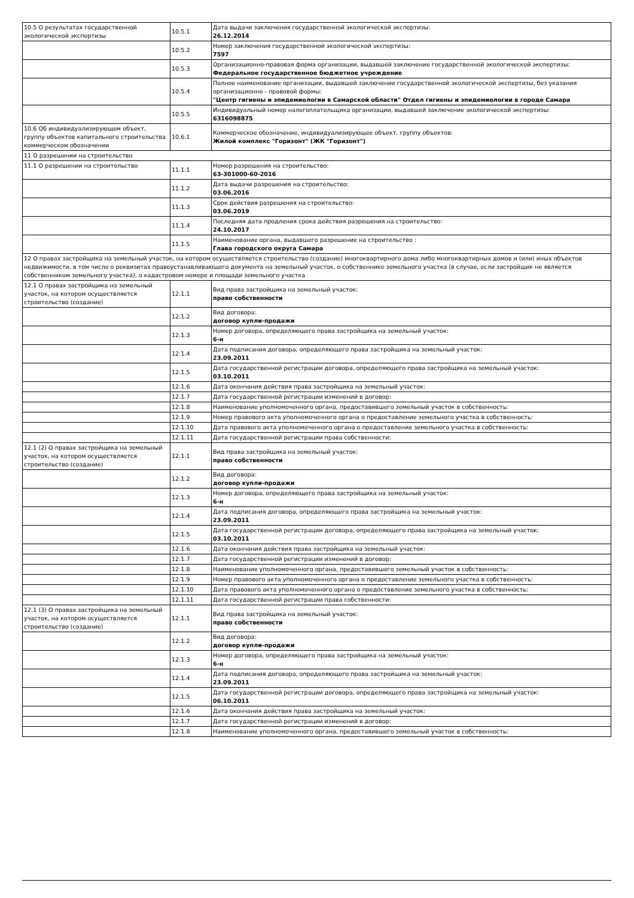| 10.5 О результатах государственной экологической экспертизы | 10.5.1 | Дата выдачи заключения государственной экологической экспертизы: 26.12.2014 |
| | 10.5.2 | Номер заключения государственной экологической экспертизы: 7597 |
| | 10.5.3 | Организационно-правовая форма организации, выдавшей заключение государственной экологической экспертизы: Федеральное государственное бюджетное учреждение |
| | 10.5.4 | Полное наименование организации, выдавшей заключение государственной экологической экспертизы, без указания организационно - правовой формы: "Центр гигиены и эпидемиологии в Самарской области" Отдел гигиены и эпидемиологии в городе Самара |
| | 10.5.5 | Индивидуальный номер налогоплательщика организации, выдавшей заключение экологической экспертизы: 6316098875 |
| 10.6 Об индивидуализирующем объект, группу объектов капитального строительства коммерческом обозначении | 10.6.1 | Коммерческое обозначение, индивидуализирующее объект, группу объектов: Жилой комплекс "Горизонт" (ЖК "Горизонт") |
| 11 О разрешении на строительство | | |
| 11.1 О разрешении на строительство | 11.1.1 | Номер разрешения на строительство: 63-301000-60-2016 |
| | 11.1.2 | Дата выдачи разрешения на строительство: 03.06.2016 |
| | 11.1.3 | Срок действия разрешения на строительство: 03.06.2019 |
| | 11.1.4 | Последняя дата продления срока действия разрешения на строительство: 24.10.2017 |
| | 11.1.5 | Наименование органа, выдавшего разрешение на строительство : Глава городского округа Самара |
| 12 О правах застройщика на земельный участок, на котором осуществляется строительство (создание) многоквартирного дома либо многоквартирных домов и (или) иных объектов недвижимости, в том числе о реквизитах правоустанавливающего документа на земельный участок, о собственнике земельного участка (в случае, если застройщик не является собственником земельного участка), о кадастровом номере и площади земельного участка | | |
| 12.1 О правах застройщика на земельный участок, на котором осуществляется строительство (создание) | 12.1.1 | Вид права застройщика на земельный участок: право собственности |
| | 12.1.2 | Вид договора: договор купли-продажи |
| | 12.1.3 | Номер договора, определяющего права застройщика на земельный участок: 6-н |
| | 12.1.4 | Дата подписания договора, определяющего права застройщика на земельный участок: 23.09.2011 |
| | 12.1.5 | Дата государственной регистрации договора, определяющего права застройщика на земельный участок: 03.10.2011 |
| | 12.1.6 | Дата окончания действия права застройщика на земельный участок: |
| | 12.1.7 | Дата государственной регистрации изменений в договор: |
| | 12.1.8 | Наименование уполномоченного органа, предоставившего земельный участок в собственность: |
| | 12.1.9 | Номер правового акта уполномоченного органа о предоставление земельного участка в собственность: |
| | 12.1.10 | Дата правового акта уполномоченного органа о предоставление земельного участка в собственность: |
| | 12.1.11 | Дата государственной регистрации права собственности: |
| 12.1 (2) О правах застройщика на земельный участок, на котором осуществляется строительство (создание) | 12.1.1 | Вид права застройщика на земельный участок: право собственности |
| | 12.1.2 | Вид договора: договор купли-продажи |
| | 12.1.3 | Номер договора, определяющего права застройщика на земельный участок: 6-н |
| | 12.1.4 | Дата подписания договора, определяющего права застройщика на земельный участок: 23.09.2011 |
| | 12.1.5 | Дата государственной регистрации договора, определяющего права застройщика на земельный участок: 03.10.2011 |
| | 12.1.6 | Дата окончания действия права застройщика на земельный участок: |
| | 12.1.7 | Дата государственной регистрации изменений в договор: |
| | 12.1.8 | Наименование уполномоченного органа, предоставившего земельный участок в собственность: |
| | 12.1.9 | Номер правового акта уполномоченного органа о предоставление земельного участка в собственность: |
| | 12.1.10 | Дата правового акта уполномоченного органа о предоставление земельного участка в собственность: |
| | 12.1.11 | Дата государственной регистрации права собственности: |
| 12.1 (3) О правах застройщика на земельный участок, на котором осуществляется строительство (создание) | 12.1.1 | Вид права застройщика на земельный участок: право собственности |
| | 12.1.2 | Вид договора: договор купли-продажи |
| | 12.1.3 | Номер договора, определяющего права застройщика на земельный участок: 6-н |
| | 12.1.4 | Дата подписания договора, определяющего права застройщика на земельный участок: 23.09.2011 |
| | 12.1.5 | Дата государственной регистрации договора, определяющего права застройщика на земельный участок: 06.10.2011 |
| | 12.1.6 | Дата окончания действия права застройщика на земельный участок: |
| | 12.1.7 | Дата государственной регистрации изменений в договор: |
| | 12.1.8 | Наименование уполномоченного органа, предоставившего земельный участок в собственность: |